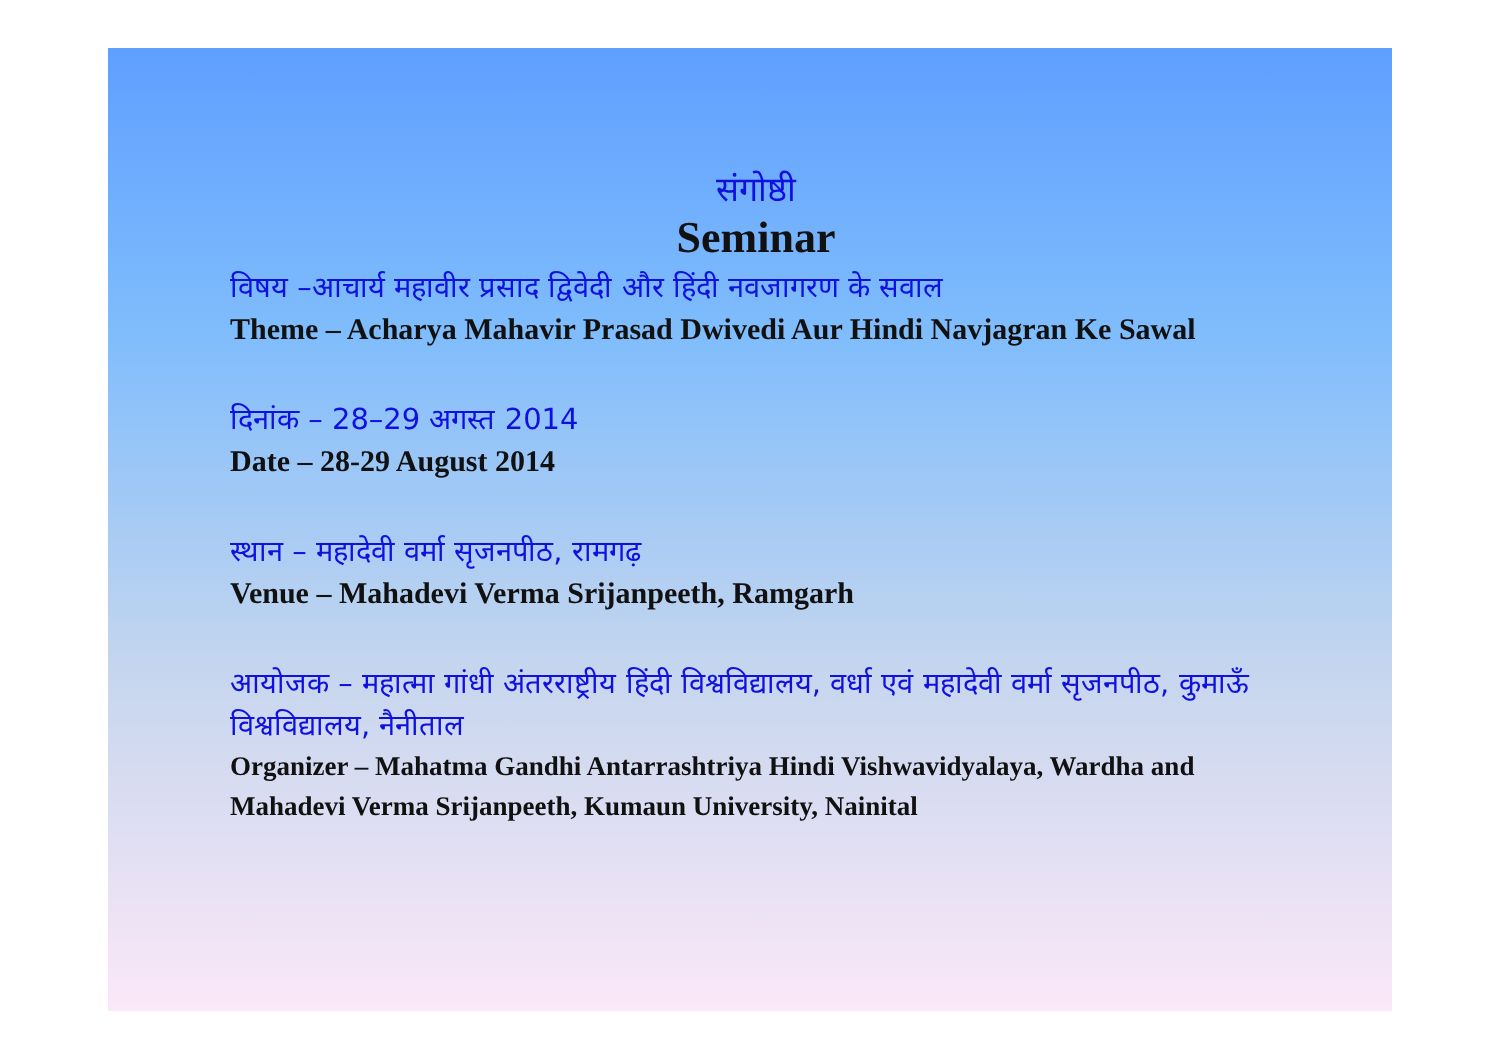संगोष्ठी
Seminar
विषय –आचार्य महावीर प्रसाद द्विवेदी और हिंदी नवजागरण के सवाल
Theme – Acharya Mahavir Prasad Dwivedi Aur Hindi Navjagran Ke Sawal
दिनांक – 28–29 अगस्त 2014
Date – 28-29 August 2014
स्थान – महादेवी वर्मा सृजनपीठ, रामगढ़
Venue – Mahadevi Verma Srijanpeeth, Ramgarh
आयोजक – महात्मा गांधी अंतरराष्ट्रीय हिंदी विश्वविद्यालय, वर्धा एवं महादेवी वर्मा सृजनपीठ, कुमाऊँ विश्वविद्यालय, नैनीताल
Organizer – Mahatma Gandhi Antarrashtriya Hindi Vishwavidyalaya, Wardha and Mahadevi Verma Srijanpeeth, Kumaun University, Nainital